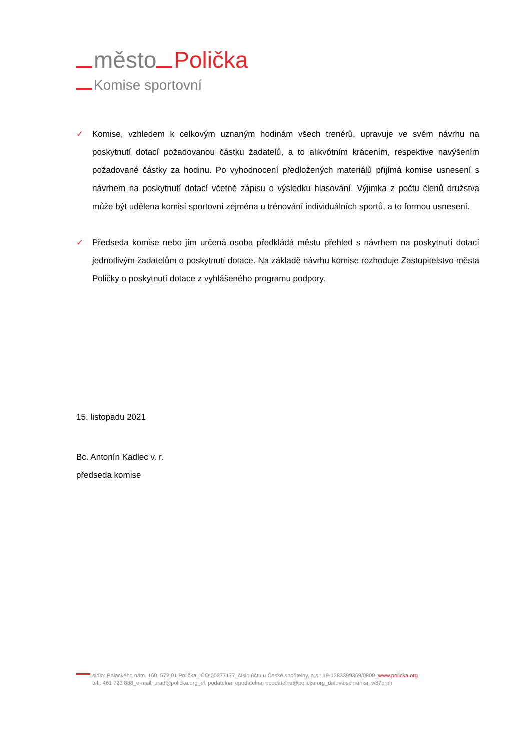město Polička
Komise sportovní
✓ Komise, vzhledem k celkovým uznaným hodinám všech trenérů, upravuje ve svém návrhu na poskytnutí dotací požadovanou částku žadatelů, a to alikvótním krácením, respektive navýšením požadované částky za hodinu. Po vyhodnocení předložených materiálů přijímá komise usnesení s návrhem na poskytnutí dotací včetně zápisu o výsledku hlasování. Výjimka z počtu členů družstva může být udělena komisí sportovní zejména u trénování individuálních sportů, a to formou usnesení.
✓ Předseda komise nebo jím určená osoba předkládá městu přehled s návrhem na poskytnutí dotací jednotlivým žadatelům o poskytnutí dotace. Na základě návrhu komise rozhoduje Zastupitelstvo města Poličky o poskytnutí dotace z vyhlášeného programu podpory.
15. listopadu 2021
Bc. Antonín Kadlec v. r.
předseda komise
sídlo: Palackého nám. 160, 572 01 Polička_IČO:00277177_číslo účtu u České spořitelny, a.s.: 19-1283399369/0800_www.policka.org
tel.: 461 723 888_e-mail: urad@policka.org_el. podatelna: epodatelna: epodatelna@policka.org_datová schránka: w87brph